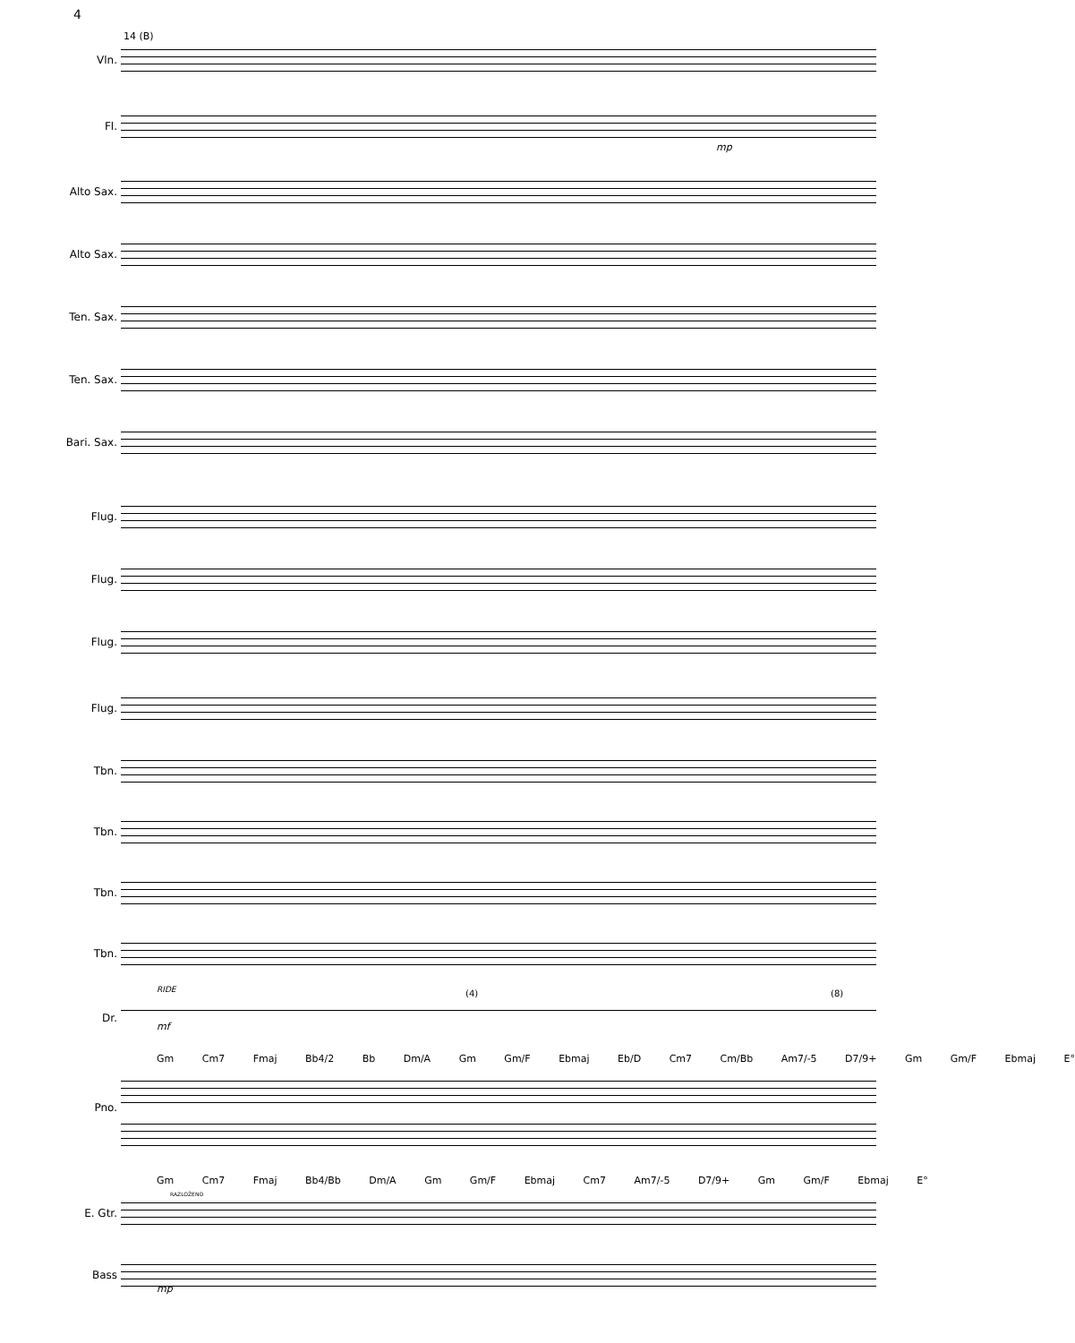4
14 (B)
Vln.
Fl.
mp
Alto Sax.
Alto Sax.
Ten. Sax.
Ten. Sax.
Bari. Sax.
Flug.
Flug.
Flug.
Flug.
Tbn.
Tbn.
Tbn.
Tbn.
RIDE (4) (8)
Dr.
mf
Gm Cm7 Fmaj Bb4/2 Bb Dm/A Gm Gm/F Ebmaj Eb/D Cm7 Cm/Bb Am7/-5 D7/9+ Gm Gm/F Ebmaj E°
Pno.
Gm Cm7 Fmaj Bb4/Bb Dm/A Gm Gm/F Ebmaj Cm7 Am7/-5 D7/9+ Gm Gm/F Ebmaj E°
RAZLOŽENO
E. Gtr.
Bass
mp